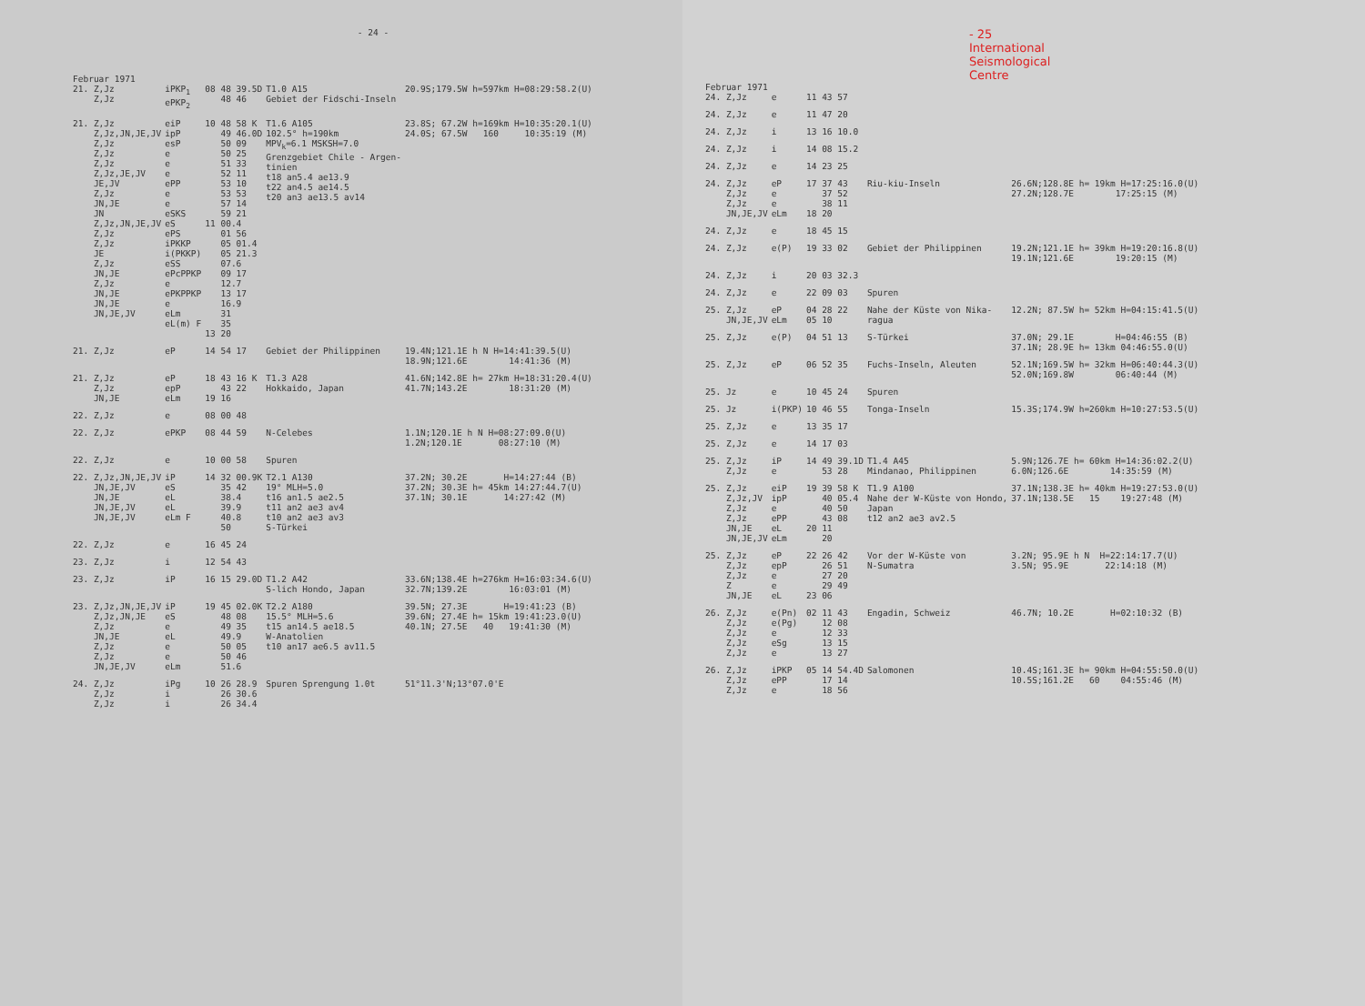- 24 -
Februar 1971
| 21. Z,Jz Z,Jz | iPKP<sub>1</sub> ePKP<sub>2</sub> | 08 48 39.5D 48 46 | T1.0 A15 Gebiet der Fidschi-Inseln | 20.9S;179.5W h=597km H=08:29:58.2(U) |
| 21. Z,Jz Z,Jz,JN,JE,JV Z,Jz Z,Jz Z,Jz Z,Jz,JE,JV JE,JV Z,Jz JN,JE JN Z,Jz,JN,JE,JV Z,Jz Z,Jz JE Z,Jz JN,JE Z,Jz JN,JE JN,JE JN,JE,JV | eiP ipP esP e e e ePP e e eSKS eS ePS iPKKP i(PKKP) eSS ePcPPKP e ePKPPKP e eLm eL(m) F | 10 48 58 K 49 46.0D 50 09 50 25 51 33 52 11 53 10 53 53 57 14 59 21 11 00.4 01 56 05 01.4 05 21.3 07.6 09 17 12.7 13 17 16.9 31 35 13 20 | T1.6 A105 102.5° h=190km MPV<sub>k</sub>=6.1 MSKSH=7.0 Grenzgebiet Chile - Argen- tinien t18 an5.4 ae13.9 t22 an4.5 ae14.5 t20 an3 ae13.5 av14 | 23.8S; 67.2W h=169km H=10:35:20.1(U) 24.0S; 67.5W 160 10:35:19 (M) |
| 21. Z,Jz | eP | 14 54 17 | Gebiet der Philippinen | 19.4N;121.1E h N H=14:41:39.5(U) 18.9N;121.6E 14:41:36 (M) |
| 21. Z,Jz Z,Jz JN,JE | eP epP eLm | 18 43 16 K 43 22 19 16 | T1.3 A28 Hokkaido, Japan | 41.6N;142.8E h= 27km H=18:31:20.4(U) 41.7N;143.2E 18:31:20 (M) |
| 22. Z,Jz | e | 08 00 48 | | |
| 22. Z,Jz | ePKP | 08 44 59 | N-Celebes | 1.1N;120.1E h N H=08:27:09.0(U) 1.2N;120.1E 08:27:10 (M) |
| 22. Z,Jz | e | 10 00 58 | Spuren | |
| 22. Z,Jz,JN,JE,JV JN,JE,JV JN,JE JN,JE,JV JN,JE,JV | iP eS eL eL eLm F | 14 32 00.9K 35 42 38.4 39.9 40.8 50 | T2.1 A130 19° MLH=5.0 t16 an1.5 ae2.5 t11 an2 ae3 av4 t10 an2 ae3 av3 S-Türkei | 37.2N; 30.2E H=14:27:44 (B) 37.2N; 30.3E h= 45km 14:27:44.7(U) 37.1N; 30.1E 14:27:42 (M) |
| 22. Z,Jz | e | 16 45 24 | | |
| 23. Z,Jz | i | 12 54 43 | | |
| 23. Z,Jz | iP | 16 15 29.0D | T1.2 A42 S-lich Hondo, Japan | 33.6N;138.4E h=276km H=16:03:34.6(U) 32.7N;139.2E 16:03:01 (M) |
| 23. Z,Jz,JN,JE,JV Z,Jz,JN,JE Z,Jz JN,JE Z,Jz Z,Jz JN,JE,JV | iP eS e eL e e eLm | 19 45 02.0K 48 08 49 35 49.9 50 05 50 46 51.6 | T2.2 A180 15.5° MLH=5.6 t15 an14.5 ae18.5 W-Anatolien t10 an17 ae6.5 av11.5 | 39.5N; 27.3E H=19:41:23 (B) 39.6N; 27.4E h= 15km 19:41:23.0(U) 40.1N; 27.5E 40 19:41:30 (M) |
| 24. Z,Jz Z,Jz Z,Jz | iPg i i | 10 26 28.9 26 30.6 26 34.4 | Spuren Sprengung 1.0t | 51°11.3'N;13°07.0'E |
- 25
International
Seismological
Centre
Februar 1971
| 24. Z,Jz | e | 11 43 57 | | |
| 24. Z,Jz | e | 11 47 20 | | |
| 24. Z,Jz | i | 13 16 10.0 | | |
| 24. Z,Jz | i | 14 08 15.2 | | |
| 24. Z,Jz | e | 14 23 25 | | |
| 24. Z,Jz Z,Jz Z,Jz JN,JE,JV | eP e e eLm | 17 37 43 37 52 38 11 18 20 | Riu-kiu-Inseln | 26.6N;128.8E h= 19km H=17:25:16.0(U) 27.2N;128.7E 17:25:15 (M) |
| 24. Z,Jz | e | 18 45 15 | | |
| 24. Z,Jz | e(P) | 19 33 02 | Gebiet der Philippinen | 19.2N;121.1E h= 39km H=19:20:16.8(U) 19.1N;121.6E 19:20:15 (M) |
| 24. Z,Jz | i | 20 03 32.3 | | |
| 24. Z,Jz | e | 22 09 03 | Spuren | |
| 25. Z,Jz JN,JE,JV | eP eLm | 04 28 22 05 10 | Nahe der Küste von Nika- ragua | 12.2N; 87.5W h= 52km H=04:15:41.5(U) |
| 25. Z,Jz | e(P) | 04 51 13 | S-Türkei | 37.0N; 29.1E H=04:46:55 (B) 37.1N; 28.9E h= 13km 04:46:55.0(U) |
| 25. Z,Jz | eP | 06 52 35 | Fuchs-Inseln, Aleuten | 52.1N;169.5W h= 32km H=06:40:44.3(U) 52.0N;169.8W 06:40:44 (M) |
| 25. Jz | e | 10 45 24 | Spuren | |
| 25. Jz | i(PKP) | 10 46 55 | Tonga-Inseln | 15.3S;174.9W h=260km H=10:27:53.5(U) |
| 25. Z,Jz | e | 13 35 17 | | |
| 25. Z,Jz | e | 14 17 03 | | |
| 25. Z,Jz Z,Jz | iP e | 14 49 39.1D 53 28 | T1.4 A45 Mindanao, Philippinen | 5.9N;126.7E h= 60km H=14:36:02.2(U) 6.0N;126.6E 14:35:59 (M) |
| 25. Z,Jz Z,Jz,JV Z,Jz Z,Jz JN,JE JN,JE,JV | eiP ipP e ePP eL eLm | 19 39 58 K 40 05.4 40 50 43 08 20 11 20 | T1.9 A100 Nahe der W-Küste von Hondo, Japan t12 an2 ae3 av2.5 | 37.1N;138.3E h= 40km H=19:27:53.0(U) 37.1N;138.5E 15 19:27:48 (M) |
| 25. Z,Jz Z,Jz Z,Jz Z JN,JE | eP epP e e eL | 22 26 42 26 51 27 20 29 49 23 06 | Vor der W-Küste von N-Sumatra | 3.2N; 95.9E h N H=22:14:17.7(U) 3.5N; 95.9E 22:14:18 (M) |
| 26. Z,Jz Z,Jz Z,Jz Z,Jz Z,Jz | e(Pn) e(Pg) e eSg e | 02 11 43 12 08 12 33 13 15 13 27 | Engadin, Schweiz | 46.7N; 10.2E H=02:10:32 (B) |
| 26. Z,Jz Z,Jz Z,Jz | iPKP ePP e | 05 14 54.4D 17 14 18 56 | Salomonen | 10.4S;161.3E h= 90km H=04:55:50.0(U) 10.5S;161.2E 60 04:55:46 (M) |